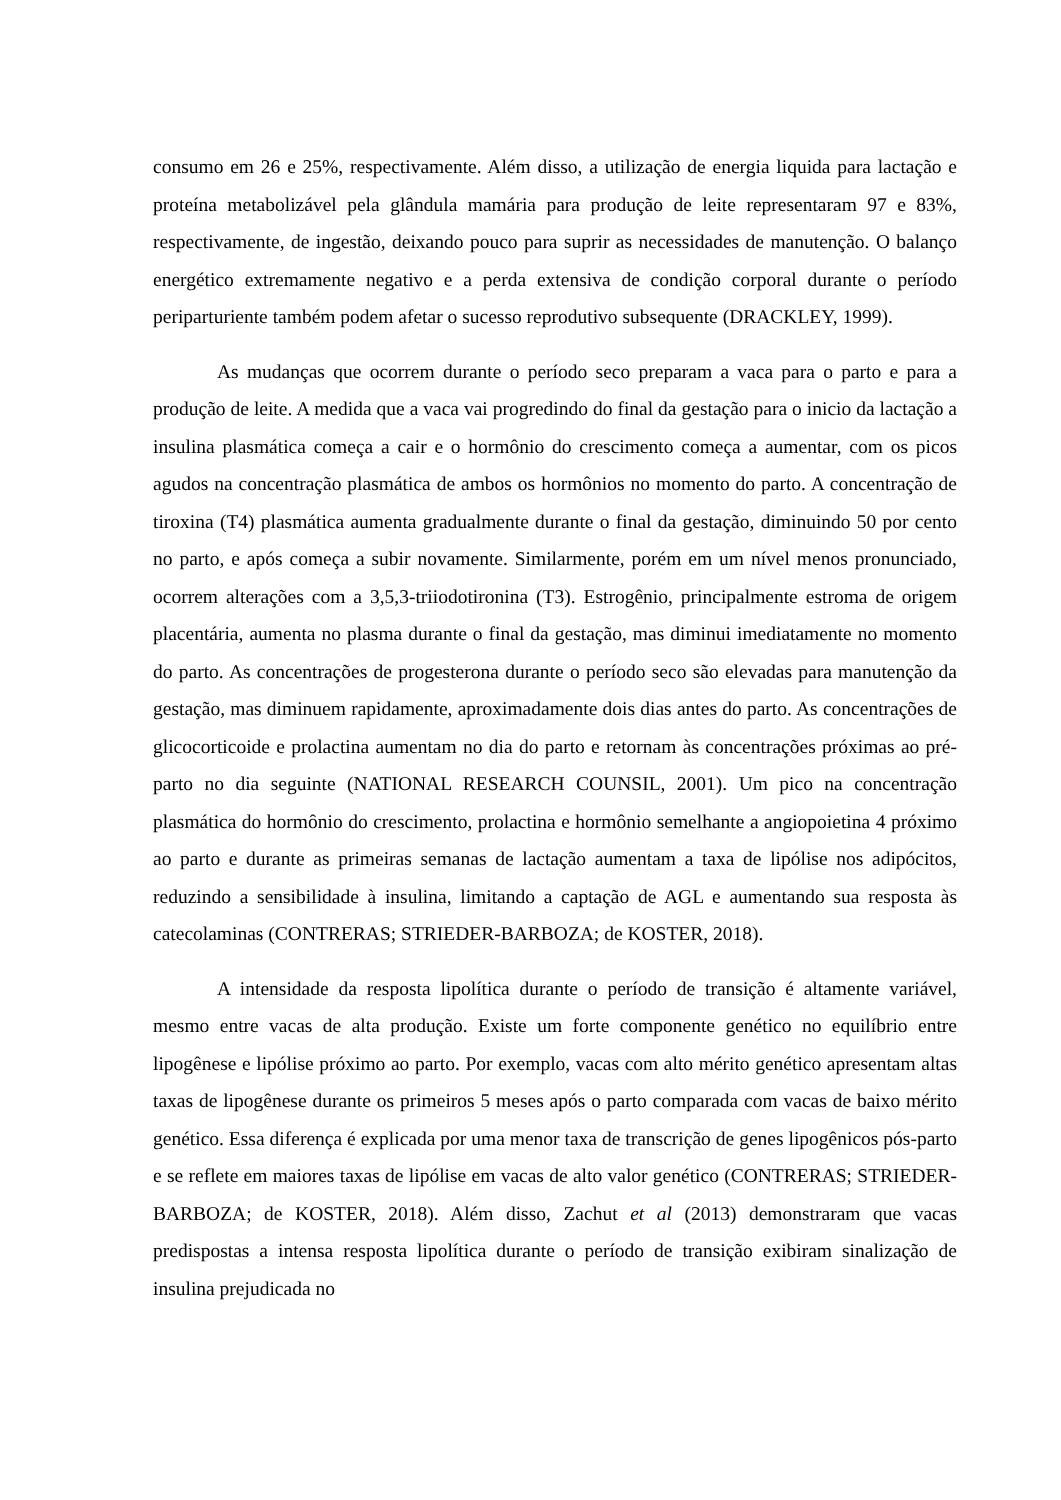consumo em 26 e 25%, respectivamente. Além disso, a utilização de energia liquida para lactação e proteína metabolizável pela glândula mamária para produção de leite representaram 97 e 83%, respectivamente, de ingestão, deixando pouco para suprir as necessidades de manutenção. O balanço energético extremamente negativo e a perda extensiva de condição corporal durante o período periparturiente também podem afetar o sucesso reprodutivo subsequente (DRACKLEY, 1999).
As mudanças que ocorrem durante o período seco preparam a vaca para o parto e para a produção de leite. A medida que a vaca vai progredindo do final da gestação para o inicio da lactação a insulina plasmática começa a cair e o hormônio do crescimento começa a aumentar, com os picos agudos na concentração plasmática de ambos os hormônios no momento do parto. A concentração de tiroxina (T4) plasmática aumenta gradualmente durante o final da gestação, diminuindo 50 por cento no parto, e após começa a subir novamente. Similarmente, porém em um nível menos pronunciado, ocorrem alterações com a 3,5,3-triiodotironina (T3). Estrogênio, principalmente estroma de origem placentária, aumenta no plasma durante o final da gestação, mas diminui imediatamente no momento do parto. As concentrações de progesterona durante o período seco são elevadas para manutenção da gestação, mas diminuem rapidamente, aproximadamente dois dias antes do parto. As concentrações de glicocorticoide e prolactina aumentam no dia do parto e retornam às concentrações próximas ao pré-parto no dia seguinte (NATIONAL RESEARCH COUNSIL, 2001). Um pico na concentração plasmática do hormônio do crescimento, prolactina e hormônio semelhante a angiopoietina 4 próximo ao parto e durante as primeiras semanas de lactação aumentam a taxa de lipólise nos adipócitos, reduzindo a sensibilidade à insulina, limitando a captação de AGL e aumentando sua resposta às catecolaminas (CONTRERAS; STRIEDER-BARBOZA; de KOSTER, 2018).
A intensidade da resposta lipolítica durante o período de transição é altamente variável, mesmo entre vacas de alta produção. Existe um forte componente genético no equilíbrio entre lipogênese e lipólise próximo ao parto. Por exemplo, vacas com alto mérito genético apresentam altas taxas de lipogênese durante os primeiros 5 meses após o parto comparada com vacas de baixo mérito genético. Essa diferença é explicada por uma menor taxa de transcrição de genes lipogênicos pós-parto e se reflete em maiores taxas de lipólise em vacas de alto valor genético (CONTRERAS; STRIEDER-BARBOZA; de KOSTER, 2018). Além disso, Zachut et al (2013) demonstraram que vacas predispostas a intensa resposta lipolítica durante o período de transição exibiram sinalização de insulina prejudicada no